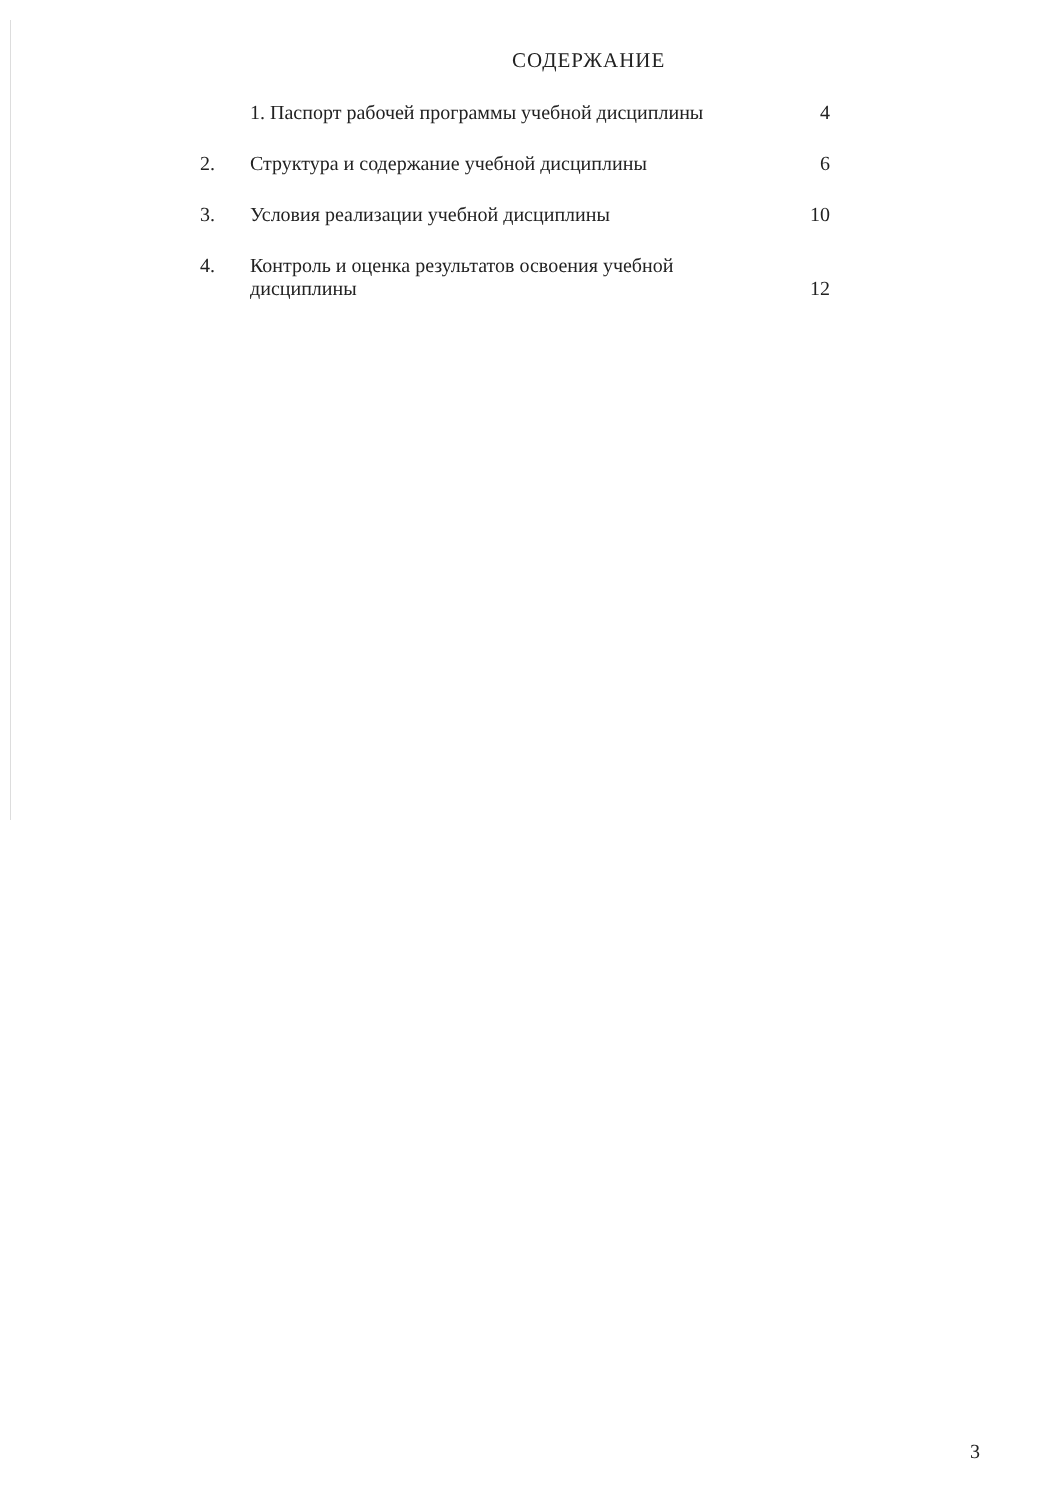СОДЕРЖАНИЕ
| | 1. Паспорт рабочей программы учебной дисциплины | 4 |
| 2. | Структура и содержание учебной дисциплины | 6 |
| 3. | Условия реализации учебной дисциплины | 10 |
| 4. | Контроль и оценка результатов освоения учебной дисциплины | 12 |
3